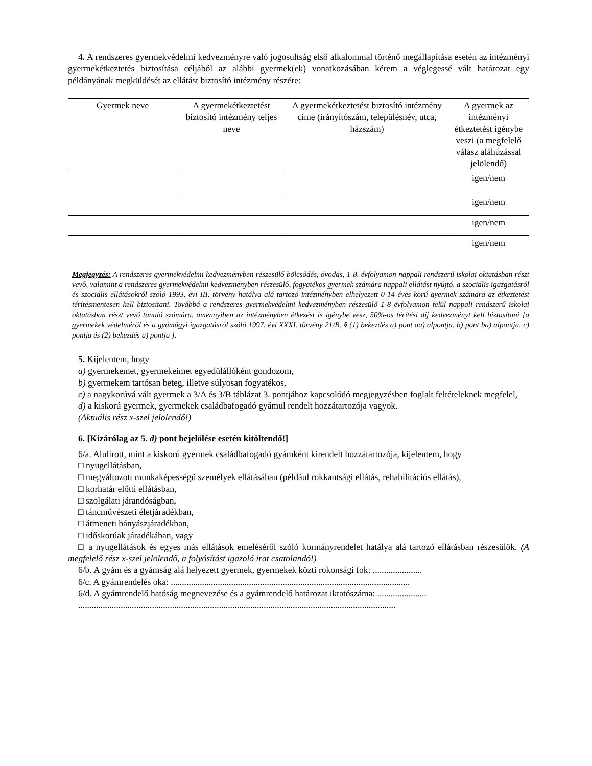4. A rendszeres gyermekvédelmi kedvezményre való jogosultság első alkalommal történő megállapítása esetén az intézményi gyermekétkeztetés biztosítása céljából az alábbi gyermek(ek) vonatkozásában kérem a véglegessé vált határozat egy példányának megküldését az ellátást biztosító intézmény részére:
| Gyermek neve | A gyermekétkeztetést biztosító intézmény teljes neve | A gyermekétkeztetést biztosító intézmény címe (irányítószám, településnév, utca, házszám) | A gyermek az intézményi étkeztetést igénybe veszi (a megfelelő válasz aláhúzással jelölendő) |
| --- | --- | --- | --- |
| | | | igen/nem |
| | | | igen/nem |
| | | | igen/nem |
| | | | igen/nem |
Megjegyzés: A rendszeres gyermekvédelmi kedvezményben részesülő bölcsődés, óvodás, 1-8. évfolyamon nappali rendszerű iskolai oktatásban részt vevő, valamint a rendszeres gyermekvédelmi kedvezményben részesülő, fogyatékos gyermek számára nappali ellátást nyújtó, a szociális igazgatásról és szociális ellátásokról szóló 1993. évi III. törvény hatálya alá tartozó intézményben elhelyezett 0-14 éves korú gyermek számára az étkeztetést térítésmentesen kell biztosítani. Továbbá a rendszeres gyermekvédelmi kedvezményben részesülő 1-8 évfolyamon felül nappali rendszerű iskolai oktatásban részt vevő tanuló számára, amennyiben az intézményben étkezést is igénybe vesz, 50%-os térítési díj kedvezményt kell biztosítani [a gyermekek védelméről és a gyámügyi igazgatásról szóló 1997. évi XXXI. törvény 21/B. § (1) bekezdés a) pont aa) alpontja, b) pont ba) alpontja, c) pontja és (2) bekezdés a) pontja ].
5. Kijelentem, hogy
a) gyermekemet, gyermekeimet egyedülállóként gondozom,
b) gyermekem tartósan beteg, illetve súlyosan fogyatékos,
c) a nagykorúvá vált gyermek a 3/A és 3/B táblázat 3. pontjához kapcsolódó megjegyzésben foglalt feltételeknek megfelel,
d) a kiskorú gyermek, gyermekek családbafogadó gyámul rendelt hozzátartozója vagyok.
(Aktuális rész x-szel jelölendő!)
6. [Kizárólag az 5. d) pont bejelölése esetén kitöltendő!]
6/a. Alulírott, mint a kiskorú gyermek családbafogadó gyámként kirendelt hozzátartozója, kijelentem, hogy
□ nyugellátásban,
□ megváltozott munkaképességű személyek ellátásában (például rokkantsági ellátás, rehabilitációs ellátás),
□ korhatár előtti ellátásban,
□ szolgálati járandóságban,
□ táncművészeti életjáradékban,
□ átmeneti bányászjáradékban,
□ időskorúak járadékában, vagy
□ a nyugellátások és egyes más ellátások emeléséről szóló kormányrendelet hatálya alá tartozó ellátásban részesülök. (A megfelelő rész x-szel jelölendő, a folyósítást igazoló irat csatolandó!)
6/b. A gyám és a gyámság alá helyezett gyermek, gyermekek közti rokonsági fok: ......................
6/c. A gyámrendelés oka: ...........................................................................................................
6/d. A gyámrendelő hatóság megnevezése és a gyámrendelő határozat iktatószáma: ......................
..............................................................................................................................................